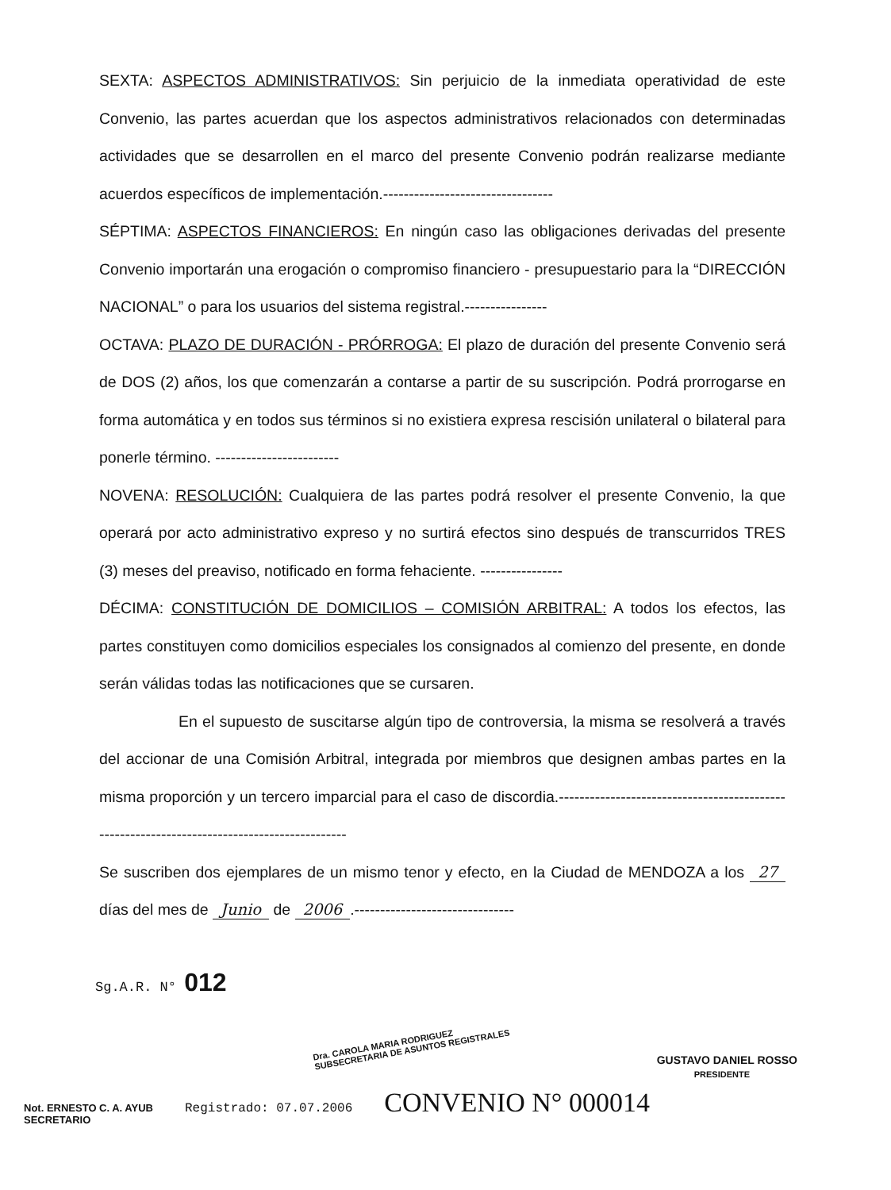SEXTA: ASPECTOS ADMINISTRATIVOS: Sin perjuicio de la inmediata operatividad de este Convenio, las partes acuerdan que los aspectos administrativos relacionados con determinadas actividades que se desarrollen en el marco del presente Convenio podrán realizarse mediante acuerdos específicos de implementación.---------------------------------
SÉPTIMA: ASPECTOS FINANCIEROS: En ningún caso las obligaciones derivadas del presente Convenio importarán una erogación o compromiso financiero - presupuestario para la “DIRECCIÓN NACIONAL” o para los usuarios del sistema registral.----------------
OCTAVA: PLAZO DE DURACIÓN - PRÓRROGA: El plazo de duración del presente Convenio será de DOS (2) años, los que comenzarán a contarse a partir de su suscripción. Podrá prorrogarse en forma automática y en todos sus términos si no existiera expresa rescisión unilateral o bilateral para ponerle término. ------------------------
NOVENA: RESOLUCIÓN: Cualquiera de las partes podrá resolver el presente Convenio, la que operará por acto administrativo expreso y no surtirá efectos sino después de transcurridos TRES (3) meses del preaviso, notificado en forma fehaciente. ----------------
DÉCIMA: CONSTITUCIÓN DE DOMICILIOS – COMISIÓN ARBITRAL: A todos los efectos, las partes constituyen como domicilios especiales los consignados al comienzo del presente, en donde serán válidas todas las notificaciones que se cursaren.
En el supuesto de suscitarse algún tipo de controversia, la misma se resolverá a través del accionar de una Comisión Arbitral, integrada por miembros que designen ambas partes en la misma proporción y un tercero imparcial para el caso de discordia.--------------------------------------------------------------------------------------------
Se suscriben dos ejemplares de un mismo tenor y efecto, en la Ciudad de MENDOZA a los 27 días del mes de Junio de 2006.-------------------------------
Sg.A.R. N° 012
Dra. CAROLA MARIA RODRIGUEZ
SUBSECRETARIA DE ASUNTOS REGISTRALES
GUSTAVO DANIEL ROSSO
PRESIDENTE
Not. ERNESTO C. A. AYUB
SECRETARIO Registrado: 07.07.2006 CONVENIO N° 000014